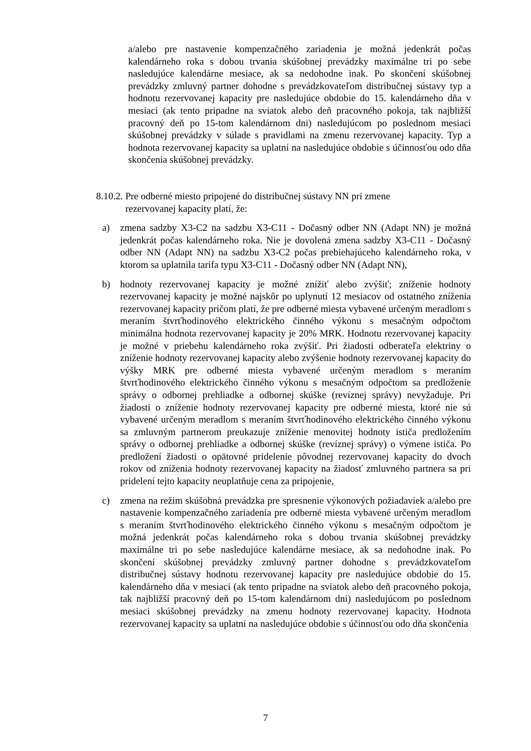a/alebo pre nastavenie kompenzačného zariadenia je možná jedenkrát počas kalendárneho roka s dobou trvania skúšobnej prevádzky maximálne tri po sebe nasledujúce kalendárne mesiace, ak sa nedohodne inak. Po skončení skúšobnej prevádzky zmluvný partner dohodne s prevádzkovateľom distribučnej sústavy typ a hodnotu rezervovanej kapacity pre nasledujúce obdobie do 15. kalendárneho dňa v mesiaci (ak tento pripadne na sviatok alebo deň pracovného pokoja, tak najbližší pracovný deň po 15-tom kalendárnom dni) nasledujúcom po poslednom mesiaci skúšobnej prevádzky v súlade s pravidlami na zmenu rezervovanej kapacity. Typ a hodnota rezervovanej kapacity sa uplatní na nasledujúce obdobie s účinnosťou odo dňa skončenia skúšobnej prevádzky.
8.10.2. Pre odberné miesto pripojené do distribučnej sústavy NN pri zmene
rezervovanej kapacity platí, že:
a) zmena sadzby X3-C2 na sadzbu X3-C11 - Dočasný odber NN (Adapt NN) je možná jedenkrát počas kalendárneho roka. Nie je dovolená zmena sadzby X3-C11 - Dočasný odber NN (Adapt NN) na sadzbu X3-C2 počas prebiehajúceho kalendárneho roka, v ktorom sa uplatnila tarifa typu X3-C11 - Dočasný odber NN (Adapt NN),
b) hodnoty rezervovanej kapacity je možné znížiť alebo zvýšiť; zníženie hodnoty rezervovanej kapacity je možné najskôr po uplynutí 12 mesiacov od ostatného zníženia rezervovanej kapacity pričom platí, že pre odberné miesta vybavené určeným meradlom s meraním štvrťhodinového elektrického činného výkonu s mesačným odpočtom minimálna hodnota rezervovanej kapacity je 20% MRK. Hodnotu rezervovanej kapacity je možné v priebehu kalendárneho roka zvýšiť. Pri žiadosti odberateľa elektriny o zníženie hodnoty rezervovanej kapacity alebo zvýšenie hodnoty rezervovanej kapacity do výšky MRK pre odberné miesta vybavené určeným meradlom s meraním štvrťhodinového elektrického činného výkonu s mesačným odpočtom sa predloženie správy o odbornej prehliadke a odbornej skúške (revíznej správy) nevyžaduje. Pri žiadosti o zníženie hodnoty rezervovanej kapacity pre odberné miesta, ktoré nie sú vybavené určeným meradlom s meraním štvrťhodinového elektrického činného výkonu sa zmluvným partnerom preukazuje zníženie menovitej hodnoty ističa predložením správy o odbornej prehliadke a odbornej skúške (revíznej správy) o výmene ističa. Po predložení žiadosti o opätovné pridelenie pôvodnej rezervovanej kapacity do dvoch rokov od zníženia hodnoty rezervovanej kapacity na žiadosť zmluvného partnera sa pri pridelení tejto kapacity neuplatňuje cena za pripojenie,
c) zmena na režim skúšobná prevádzka pre spresnenie výkonových požiadaviek a/alebo pre nastavenie kompenzačného zariadenia pre odberné miesta vybavené určeným meradlom s meraním štvrťhodinového elektrického činného výkonu s mesačným odpočtom je možná jedenkrát počas kalendárneho roka s dobou trvania skúšobnej prevádzky maximálne tri po sebe nasledujúce kalendárne mesiace, ak sa nedohodne inak. Po skončení skúšobnej prevádzky zmluvný partner dohodne s prevádzkovateľom distribučnej sústavy hodnotu rezervovanej kapacity pre nasledujúce obdobie do 15. kalendárneho dňa v mesiaci (ak tento pripadne na sviatok alebo deň pracovného pokoja, tak najbližší pracovný deň po 15-tom kalendárnom dni) nasledujúcom po poslednom mesiaci skúšobnej prevádzky na zmenu hodnoty rezervovanej kapacity. Hodnota rezervovanej kapacity sa uplatní na nasledujúce obdobie s účinnosťou odo dňa skončenia
7